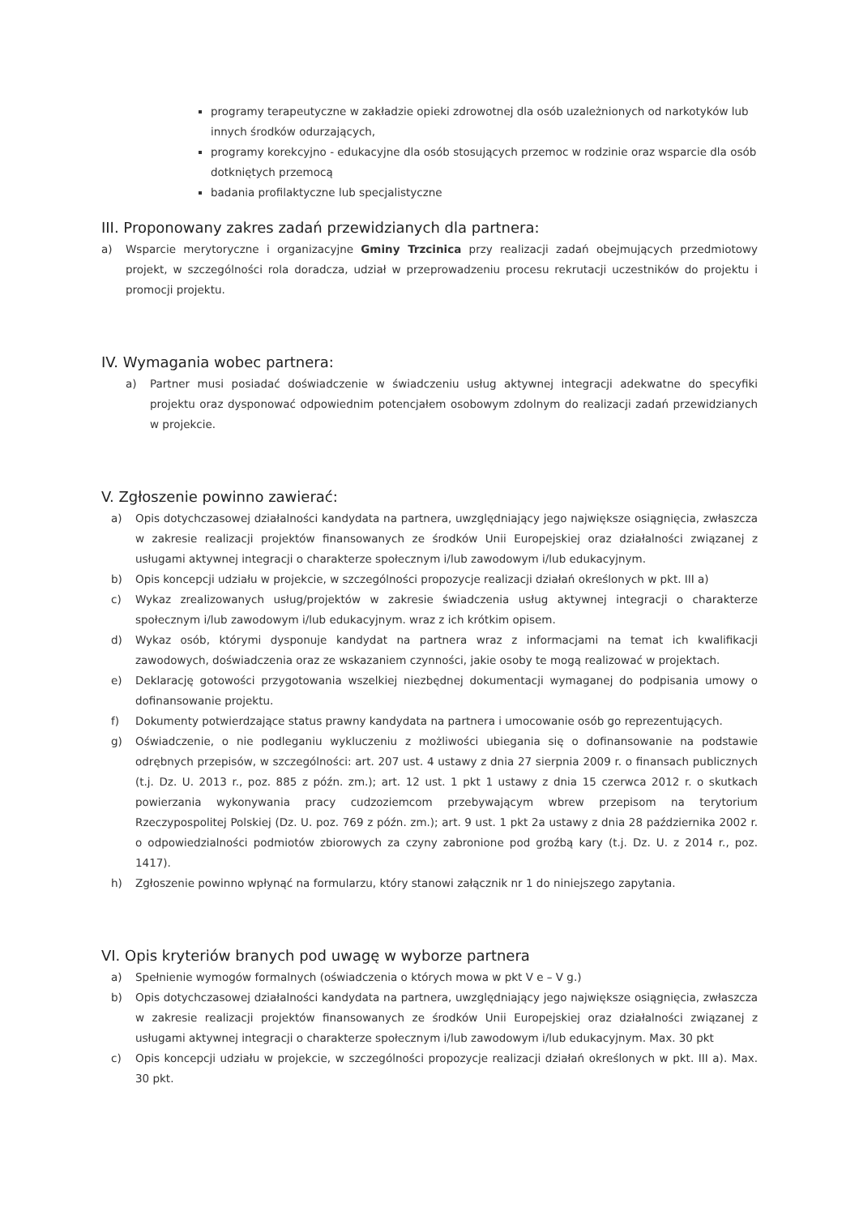programy terapeutyczne w zakładzie opieki zdrowotnej dla osób uzależnionych od narkotyków lub innych środków odurzających,
programy korekcyjno - edukacyjne dla osób stosujących przemoc w rodzinie oraz wsparcie dla osób dotkniętych przemocą
badania profilaktyczne lub specjalistyczne
III. Proponowany zakres zadań przewidzianych dla partnera:
a) Wsparcie merytoryczne i organizacyjne Gminy Trzcinica przy realizacji zadań obejmujących przedmiotowy projekt, w szczególności rola doradcza, udział w przeprowadzeniu procesu rekrutacji uczestników do projektu i promocji projektu.
IV. Wymagania wobec partnera:
a) Partner musi posiadać doświadczenie w świadczeniu usług aktywnej integracji adekwatne do specyfiki projektu oraz dysponować odpowiednim potencjałem osobowym zdolnym do realizacji zadań przewidzianych w projekcie.
V. Zgłoszenie powinno zawierać:
a) Opis dotychczasowej działalności kandydata na partnera, uwzględniający jego największe osiągnięcia, zwłaszcza w zakresie realizacji projektów finansowanych ze środków Unii Europejskiej oraz działalności związanej z usługami aktywnej integracji o charakterze społecznym i/lub zawodowym i/lub edukacyjnym.
b) Opis koncepcji udziału w projekcie, w szczególności propozycje realizacji działań określonych w pkt. III a)
c) Wykaz zrealizowanych usług/projektów w zakresie świadczenia usług aktywnej integracji o charakterze społecznym i/lub zawodowym i/lub edukacyjnym. wraz z ich krótkim opisem.
d) Wykaz osób, którymi dysponuje kandydat na partnera wraz z informacjami na temat ich kwalifikacji zawodowych, doświadczenia oraz ze wskazaniem czynności, jakie osoby te mogą realizować w projektach.
e) Deklarację gotowości przygotowania wszelkiej niezbędnej dokumentacji wymaganej do podpisania umowy o dofinansowanie projektu.
f) Dokumenty potwierdzające status prawny kandydata na partnera i umocowanie osób go reprezentujących.
g) Oświadczenie, o nie podleganiu wykluczeniu z możliwości ubiegania się o dofinansowanie na podstawie odrębnych przepisów, w szczególności: art. 207 ust. 4 ustawy z dnia 27 sierpnia 2009 r. o finansach publicznych (t.j. Dz. U. 2013 r., poz. 885 z późn. zm.); art. 12 ust. 1 pkt 1 ustawy z dnia 15 czerwca 2012 r. o skutkach powierzania wykonywania pracy cudzoziemcom przebywającym wbrew przepisom na terytorium Rzeczypospolitej Polskiej (Dz. U. poz. 769 z późn. zm.); art. 9 ust. 1 pkt 2a ustawy z dnia 28 października 2002 r. o odpowiedzialności podmiotów zbiorowych za czyny zabronione pod groźbą kary (t.j. Dz. U. z 2014 r., poz. 1417).
h) Zgłoszenie powinno wpłynąć na formularzu, który stanowi załącznik nr 1 do niniejszego zapytania.
VI. Opis kryteriów branych pod uwagę w wyborze partnera
a) Spełnienie wymogów formalnych (oświadczenia o których mowa w pkt V e – V g.)
b) Opis dotychczasowej działalności kandydata na partnera, uwzględniający jego największe osiągnięcia, zwłaszcza w zakresie realizacji projektów finansowanych ze środków Unii Europejskiej oraz działalności związanej z usługami aktywnej integracji o charakterze społecznym i/lub zawodowym i/lub edukacyjnym. Max. 30 pkt
c) Opis koncepcji udziału w projekcie, w szczególności propozycje realizacji działań określonych w pkt. III a). Max. 30 pkt.